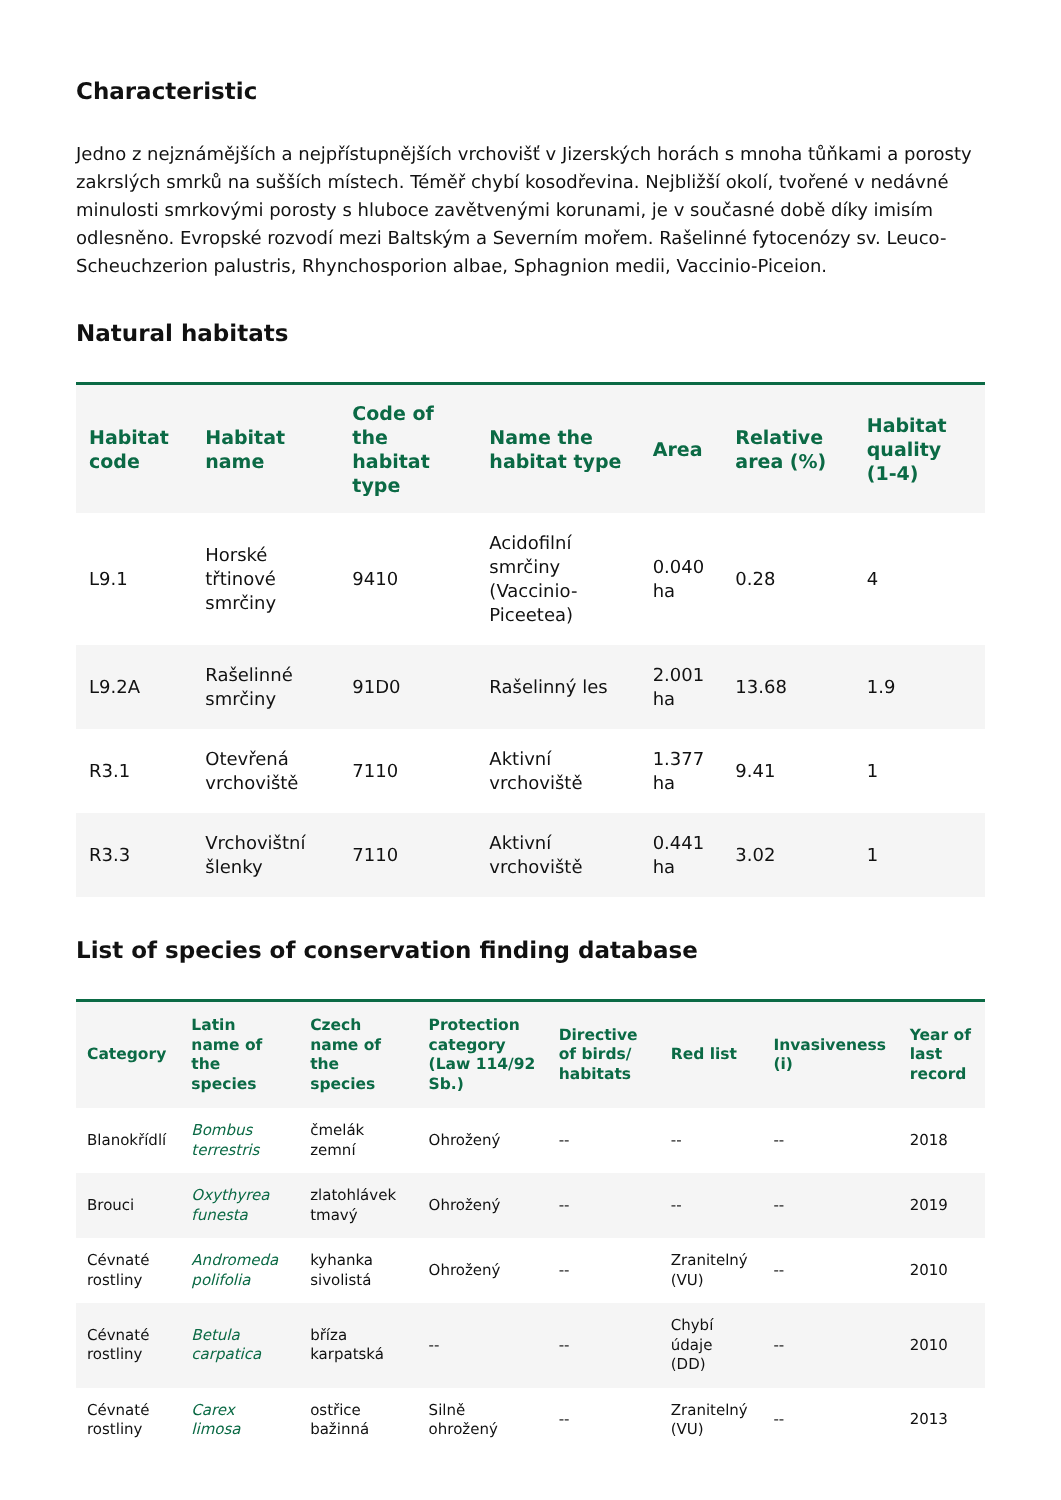Characteristic
Jedno z nejznámějších a nejpřístupnějších vrchovišť v Jizerských horách s mnoha tůňkami a porosty zakrslých smrků na sušších místech. Téměř chybí kosodřevina. Nejbližší okolí, tvořené v nedávné minulosti smrkovými porosty s hluboce zavětvenými korunami, je v současné době díky imisím odlesněno. Evropské rozvodí mezi Baltským a Severním mořem. Rašelinné fytocenózy sv. Leuco-Scheuchzerion palustris, Rhynchosporion albae, Sphagnion medii, Vaccinio-Piceion.
Natural habitats
| Habitat code | Habitat name | Code of the habitat type | Name the habitat type | Area | Relative area (%) | Habitat quality (1-4) |
| --- | --- | --- | --- | --- | --- | --- |
| L9.1 | Horské třtinové smrčiny | 9410 | Acidofilní smrčiny (Vaccinio-Piceetea) | 0.040 ha | 0.28 | 4 |
| L9.2A | Rašelinné smrčiny | 91D0 | Rašelinný les | 2.001 ha | 13.68 | 1.9 |
| R3.1 | Otevřená vrchoviště | 7110 | Aktivní vrchoviště | 1.377 ha | 9.41 | 1 |
| R3.3 | Vrchovištní šlenky | 7110 | Aktivní vrchoviště | 0.441 ha | 3.02 | 1 |
List of species of conservation finding database
| Category | Latin name of the species | Czech name of the species | Protection category (Law 114/92 Sb.) | Directive of birds/ habitats | Red list | Invasiveness (i) | Year of last record |
| --- | --- | --- | --- | --- | --- | --- | --- |
| Blanokřídlí | Bombus terrestris | čmelák zemní | Ohrožený | -- | -- | -- | 2018 |
| Brouci | Oxythyrea funesta | zlatohlávek tmavý | Ohrožený | -- | -- | -- | 2019 |
| Cévnaté rostliny | Andromeda polifolia | kyhanka sivolistá | Ohrožený | -- | Zranitelný (VU) | -- | 2010 |
| Cévnaté rostliny | Betula carpatica | bříza karpatská | -- | -- | Chybí údaje (DD) | -- | 2010 |
| Cévnaté rostliny | Carex limosa | ostřice bažinná | Silně ohrožený | -- | Zranitelný (VU) | -- | 2013 |